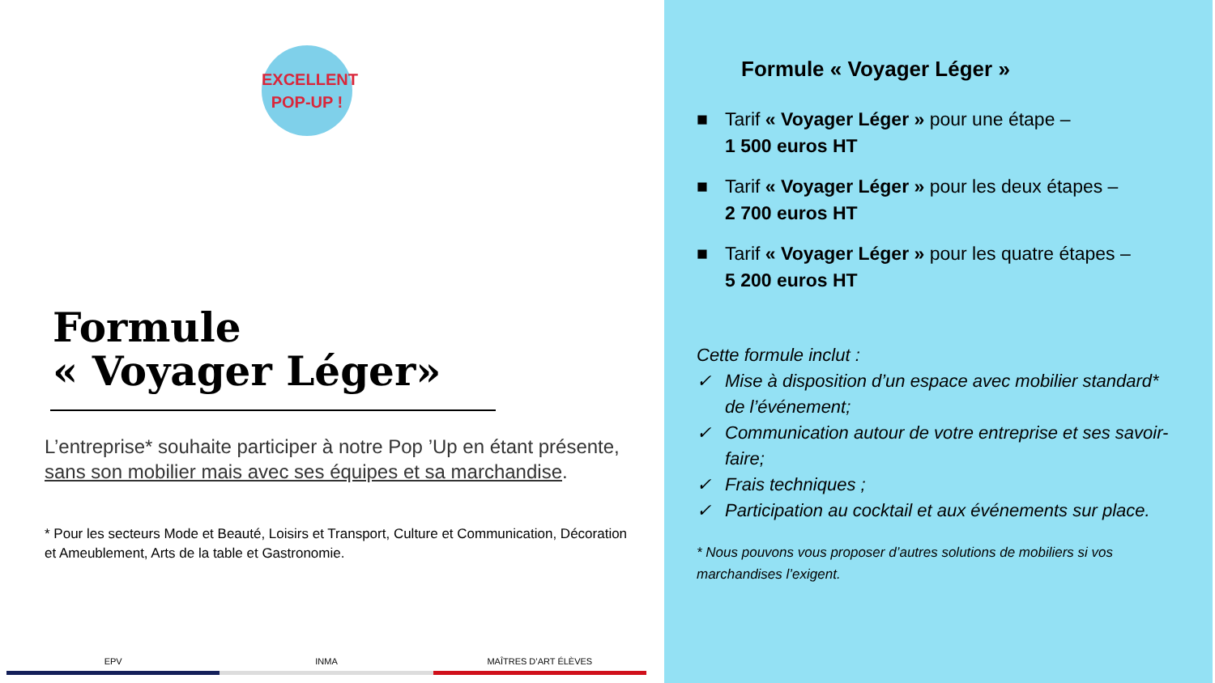EXCELLENT
POP-UP !
Formule
« Voyager Léger»
L’entreprise* souhaite participer à notre Pop ’Up en étant présente, sans son mobilier mais avec ses équipes et sa marchandise.
* Pour les secteurs Mode et Beauté, Loisirs et Transport, Culture et Communication, Décoration et Ameublement, Arts de la table et Gastronomie.
EPV INMA MAÎTRES D’ART ÉLÈVES
Formule « Voyager Léger »
■ Tarif « Voyager Léger » pour une étape –
1 500 euros HT
■ Tarif « Voyager Léger » pour les deux étapes –
2 700 euros HT
■ Tarif « Voyager Léger » pour les quatre étapes –
5 200 euros HT
Cette formule inclut :
✓ Mise à disposition d’un espace avec mobilier standard* de l’événement;
✓ Communication autour de votre entreprise et ses savoir-faire;
✓ Frais techniques ;
✓ Participation au cocktail et aux événements sur place.
* Nous pouvons vous proposer d’autres solutions de mobiliers si vos marchandises l’exigent.